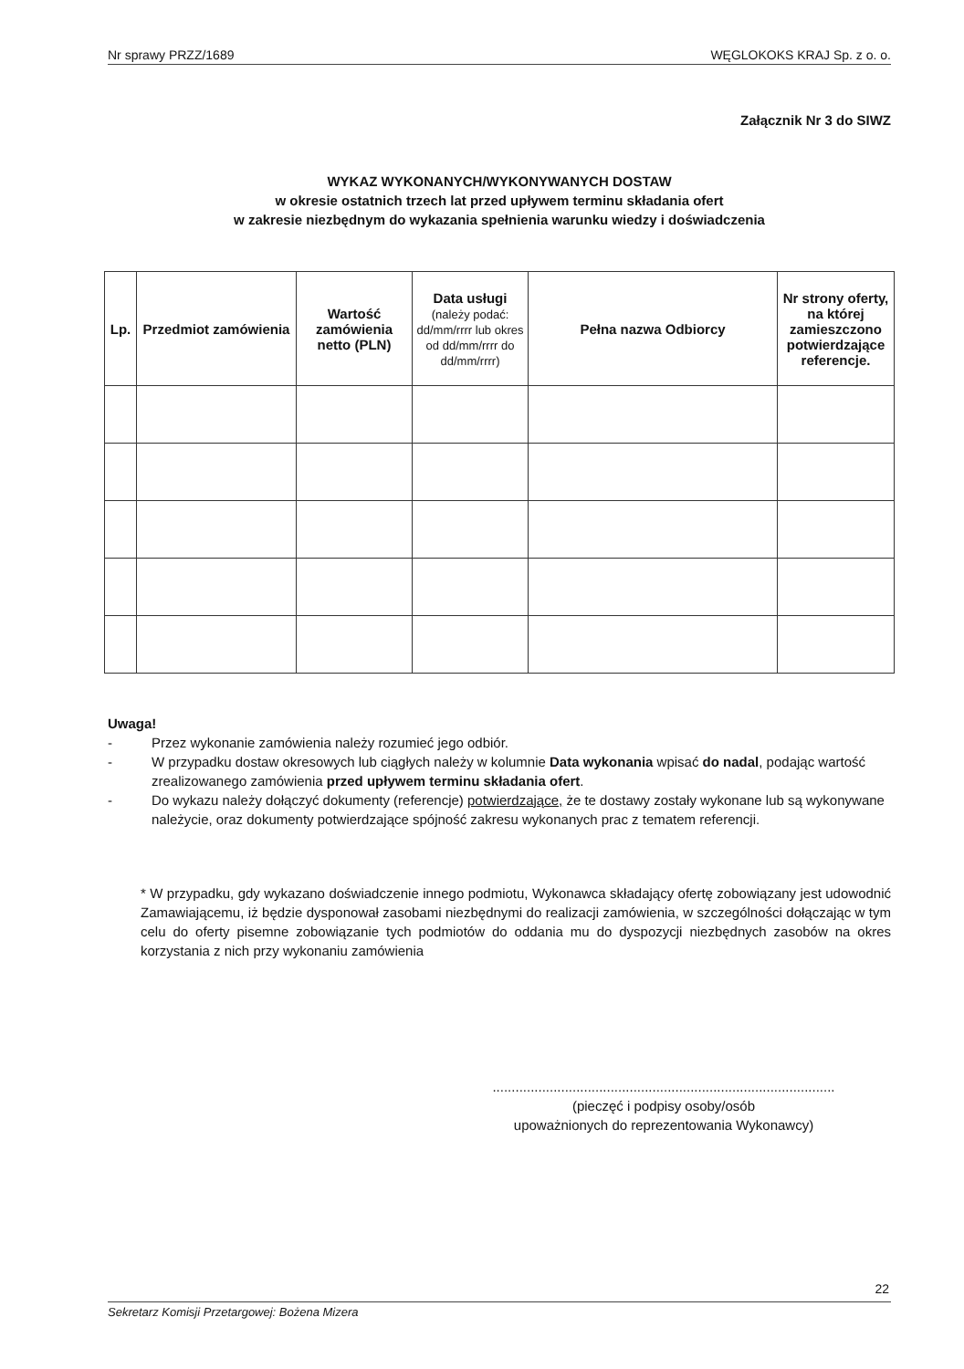Nr sprawy PRZZ/1689 WĘGLOKOKS KRAJ Sp. z o. o.
Załącznik Nr 3 do SIWZ
WYKAZ WYKONANYCH/WYKONYWANYCH DOSTAW
w okresie ostatnich trzech lat przed upływem terminu składania ofert
w zakresie niezbędnym do wykazania spełnienia warunku wiedzy i doświadczenia
| Lp. | Przedmiot zamówienia | Wartość zamówienia netto (PLN) | Data usługi (należy podać: dd/mm/rrrr lub okres od dd/mm/rrrr do dd/mm/rrrr) | Pełna nazwa Odbiorcy | Nr strony oferty, na której zamieszczono potwierdzające referencje. |
| --- | --- | --- | --- | --- | --- |
Uwaga!
- Przez wykonanie zamówienia należy rozumieć jego odbiór.
- W przypadku dostaw okresowych lub ciągłych należy w kolumnie Data wykonania wpisać do nadal, podając wartość zrealizowanego zamówienia przed upływem terminu składania ofert.
- Do wykazu należy dołączyć dokumenty (referencje) potwierdzające, że te dostawy zostały wykonane lub są wykonywane należycie, oraz dokumenty potwierdzające spójność zakresu wykonanych prac z tematem referencji.
* W przypadku, gdy wykazano doświadczenie innego podmiotu, Wykonawca składający ofertę zobowiązany jest udowodnić Zamawiającemu, iż będzie dysponował zasobami niezbędnymi do realizacji zamówienia, w szczególności dołączając w tym celu do oferty pisemne zobowiązanie tych podmiotów do oddania mu do dyspozycji niezbędnych zasobów na okres korzystania z nich przy wykonaniu zamówienia
..........................................................................................
(pieczęć i podpisy osoby/osób
upoważnionych do reprezentowania Wykonawcy)
22
Sekretarz Komisji Przetargowej: Bożena Mizera